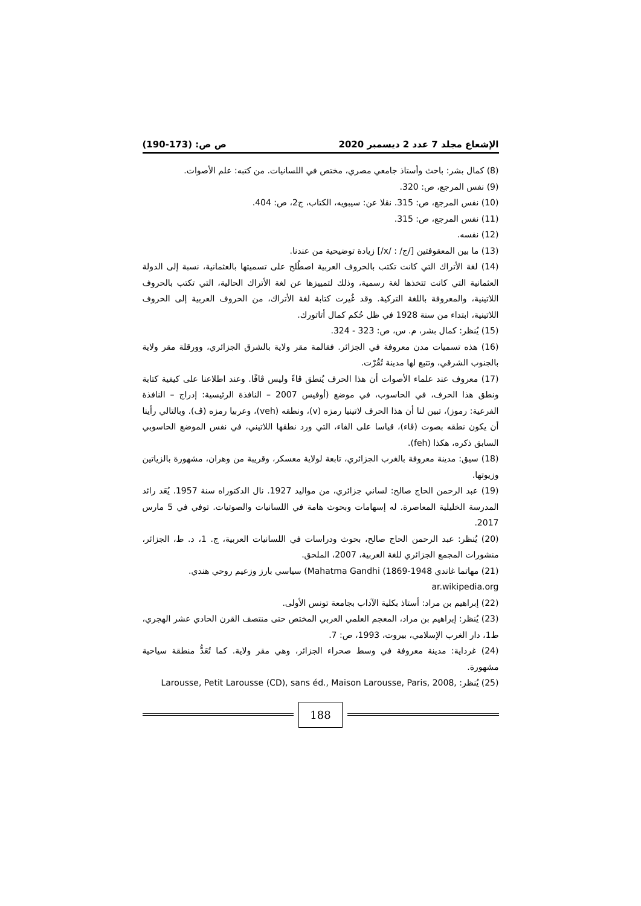الإشعاع مجلد 7 عدد 2 ديسمبر 2020 ص ص: (173-190)
(8) كمال بشر: باحث وأستاذ جامعي مصري، مختص في اللسانيات. من كتبه: علم الأصوات.
(9) نفس المرجع، ص: 320.
(10) نفس المرجع، ص: 315. نقلا عن: سيبويه، الكتاب، ج2، ص: 404.
(11) نفس المرجع، ص: 315.
(12) نفسه.
(13) ما بين المعقوفتين [/ج/ : /x/] زيادة توضيحية من عندنا.
(14) لغة الأتراك التي كانت تكتب بالحروف العربية اصطُلح على تسميتها بالعثمانية، نسبة إلى الدولة العثمانية التي كانت تتخذها لغة رسمية، وذلك لتمييزها عن لغة الأتراك الحالية، التي تكتب بالحروف اللاتينية، والمعروفة باللغة التركية. وقد غُيرت كتابة لغة الأتراك، من الحروف العربية إلى الحروف اللاتينية، ابتداء من سنة 1928 في ظل حُكم كمال أتاتورك.
(15) يُنظر: كمال بشر، م. س، ص: 323 - 324.
(16) هذه تسميات مدن معروفة في الجزائر. فقالمة مقر ولاية بالشرق الجزائري، وورقلة مقر ولاية بالجنوب الشرقي، وتتبع لها مدينة تُقُرْت.
(17) معروف عند علماء الأصوات أن هذا الحرف يُنطق ڤاءً وليس ڤافًا. وعند اطلاعنا على كيفية كتابة ونطق هذا الحرف، في الحاسوب، في موضع (أوفيس 2007 – النافذة الرئيسية: إدراج – النافذة الفرعية: رموز)، تبين لنا أن هذا الحرف لاتينيا رمزه (v)، ونطقه (veh)، وعربيا رمزه (ڤ). وبالتالي رأينا أن يكون نطقه بصوت (ڤاء)، قياسا على الفاء، التي ورد نطقها اللاتيني، في نفس الموضع الحاسوبي السابق ذكره، هكذا (feh).
(18) سيق: مدينة معروفة بالغرب الجزائري، تابعة لولاية معسكر، وقريبة من وهران، مشهورة بالزياتين وزيوتها.
(19) عبد الرحمن الحاج صالح: لساني جزائري، من مواليد 1927. نال الدكتوراه سنة 1957. يُعَد رائد المدرسة الخليلية المعاصرة. له إسهامات وبحوث هامة في اللسانيات والصوتيات. توفي في 5 مارس 2017.
(20) يُنظر: عبد الرحمن الحاج صالح، بحوث ودراسات في اللسانيات العربية، ج. 1، د. ط، الجزائر، منشورات المجمع الجزائري للغة العربية، 2007، الملحق.
(21) مهاتما غاندي 1948-1869) Mahatma Gandhi) سياسي بارز وزعيم روحي هندي.
ar.wikipedia.org
(22) إبراهيم بن مراد: أستاذ بكلية الآداب بجامعة تونس الأولى.
(23) يُنظر: إبراهيم بن مراد، المعجم العلمي العربي المختص حتى منتصف القرن الحادي عشر الهجري، ط1، دار الغرب الإسلامي، بيروت، 1993، ص: 7.
(24) غرداية: مدينة معروفة في وسط صحراء الجزائر، وهي مقر ولاية. كما تُعَدُّ منطقة سياحية مشهورة.
(25) يُنظر: Larousse, Petit Larousse (CD), sans éd., Maison Larousse, Paris, 2008,
188